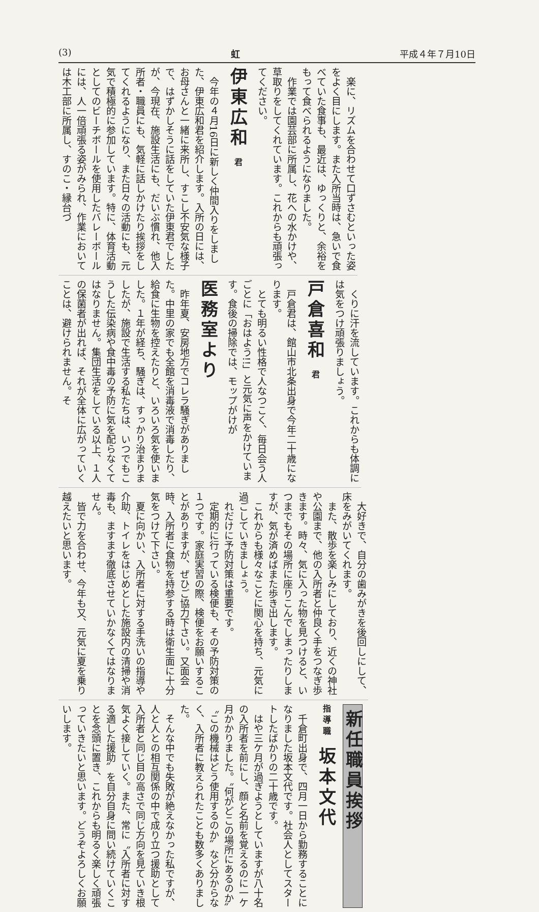(3) 虹 平成４年７月10日
楽に、リズムを合わせて口ずさむといった姿をよく目にします。また入所当時は、急いで食べていた食事も、最近は、ゆっくりと、余裕をもって食べられるようになりました。
作業では園芸部に所属し、花への水かけや、草取りをしてくれています。これからも頑張ってください。
伊東広和 君
今年の４月16日に新しく仲間入りをしました、伊東広和君を紹介します。入所の日には、お母さんと一緒に来所し、すこし不安気な様子で、はずかしそうに話をしていた伊東君でしたが、今現在、施設生活にも、だいぶ慣れ、他入所者・職員にも、気軽に話しかけたり挨拶をしてくれるようになり、また日々の活動にも、元気で積極的に参加しています。特に、体育活動としてのビーチボールを使用したバレーボールには、人一倍頑張る姿がみられ、作業においては木工部に所属し、すのこ・縁台づ
くりに汗を流しています。これからも体調には気をつけ頑張りましょう。
戸倉喜和 君
戸倉君は、館山市北条出身で今年二十歳になります。
とても明るい性格で人なつこく、毎日会う人ごとに「おはよう!!」と元気に声をかけています。食後の掃除では、モップがけが
医務室より
昨年夏、安房地方でコレラ騒ぎがありました。中里の家でも全館を消毒液で消毒したり、給食に生物を控えたりと、いろいろ気を使いました。１年が経ち、騒ぎは、すっかり治まりましたが、施設で生活する私たちは、いつでもこうした伝染病や食中毒の予防に気を配らなくてはなりません。集団生活をしている以上、１人の保菌者が出れば、それが全体に広がっていくことは、避けられません。そ
大好きで、自分の歯みがきを後回しにして、床をみがいてくれます。
また、散歩を楽しみにしており、近くの神社や公園まで、他の入所者と仲良く手をつなぎ歩きます。時々、気に入った物を見つけると、いつまでもその場所に座りこんでしまったりしますが、気が済めばまた歩き出します。
これからも様々なことに関心を持ち、元気に過ごしていきましょう。
れだけに予防対策は重要です。
定期的に行っている検便も、その予防対策の１つです。家庭実習の際、検便をお願いすることがありますが、ぜひご協力下さい。又面会時、入所者に食物を持参する時は衛生面に十分気をつけて下さい。
夏に向かい、入所者に対する手洗いの指導や介助、トイレをはじめとした施設内の清掃や消毒も、ますます徹底させていかなくてはなりません。
皆で力を合わせ、今年も又、元気に夏を乗り越えたいと思います。
新任職員挨拶
指導職 坂本文代
千倉町出身で、四月一日から勤務することになりました坂本文代です。社会人としてスタートしたばかりの二十歳です。
はや三ケ月が過ぎようとしていますが八十名の入所者を前にし、顔と名前を覚えるのに一ケ月かかりました。〝何がどこの場所にあるのか〟〝この機械はどう使用するのか〟など分からなく、入所者に教えられたことも数多くありました。
そんな中でも失敗が絶えなかった私ですが、人と人との相互関係の中で成り立つ援助として入所者と同じ目の高さで同じ方向を見ていき根気よく接していく。また、常に〝入所者に対する適した援助〟を自分自身に問い続けていくことを念頭に置き、これからも明るく楽しく頑張っていきたいと思います。どうぞよろしくお願いします。